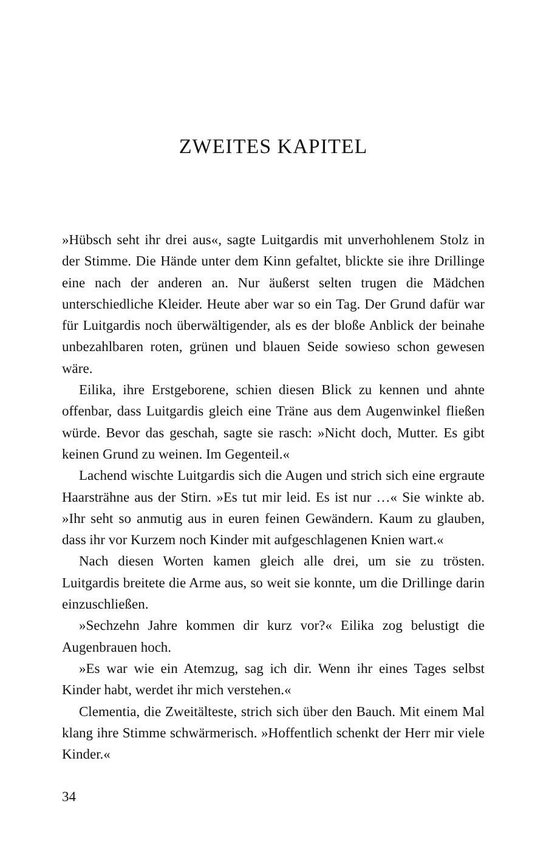ZWEITES KAPITEL
»Hübsch seht ihr drei aus«, sagte Luitgardis mit unverhohlenem Stolz in der Stimme. Die Hände unter dem Kinn gefaltet, blickte sie ihre Drillinge eine nach der anderen an. Nur äußerst selten trugen die Mädchen unterschiedliche Kleider. Heute aber war so ein Tag. Der Grund dafür war für Luitgardis noch überwältigender, als es der bloße Anblick der beinahe unbezahlbaren roten, grünen und blauen Seide sowieso schon gewesen wäre.
Eilika, ihre Erstgeborene, schien diesen Blick zu kennen und ahnte offenbar, dass Luitgardis gleich eine Träne aus dem Augenwinkel fließen würde. Bevor das geschah, sagte sie rasch: »Nicht doch, Mutter. Es gibt keinen Grund zu weinen. Im Gegenteil.«
Lachend wischte Luitgardis sich die Augen und strich sich eine ergraute Haarsträhne aus der Stirn. »Es tut mir leid. Es ist nur …« Sie winkte ab. »Ihr seht so anmutig aus in euren feinen Gewändern. Kaum zu glauben, dass ihr vor Kurzem noch Kinder mit aufgeschlagenen Knien wart.«
Nach diesen Worten kamen gleich alle drei, um sie zu trösten. Luitgardis breitete die Arme aus, so weit sie konnte, um die Drillinge darin einzuschließen.
»Sechzehn Jahre kommen dir kurz vor?« Eilika zog belustigt die Augenbrauen hoch.
»Es war wie ein Atemzug, sag ich dir. Wenn ihr eines Tages selbst Kinder habt, werdet ihr mich verstehen.«
Clementia, die Zweitälteste, strich sich über den Bauch. Mit einem Mal klang ihre Stimme schwärmerisch. »Hoffentlich schenkt der Herr mir viele Kinder.«
34